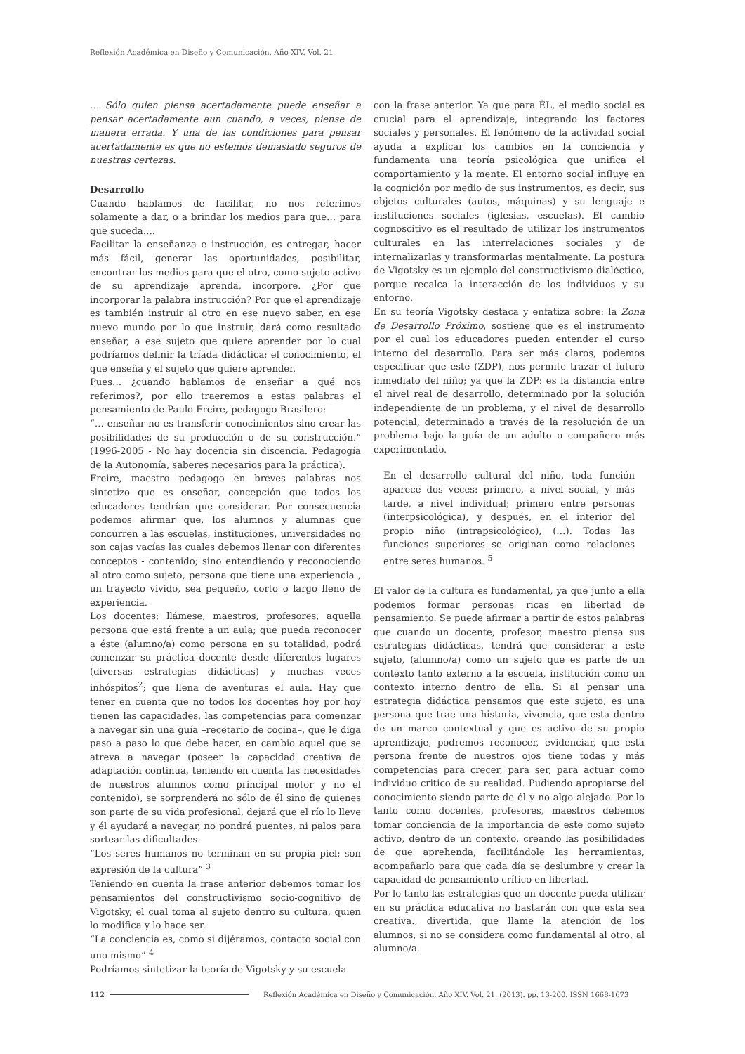Reflexión Académica en Diseño y Comunicación. Año XIV. Vol. 21
… Sólo quien piensa acertadamente puede enseñar a pensar acertadamente aun cuando, a veces, piense de manera errada. Y una de las condiciones para pensar acertadamente es que no estemos demasiado seguros de nuestras certezas.
Desarrollo
Cuando hablamos de facilitar, no nos referimos solamente a dar, o a brindar los medios para que… para que suceda….
Facilitar la enseñanza e instrucción, es entregar, hacer más fácil, generar las oportunidades, posibilitar, encontrar los medios para que el otro, como sujeto activo de su aprendizaje aprenda, incorpore. ¿Por que incorporar la palabra instrucción? Por que el aprendizaje es también instruir al otro en ese nuevo saber, en ese nuevo mundo por lo que instruir, dará como resultado enseñar, a ese sujeto que quiere aprender por lo cual podríamos definir la tríada didáctica; el conocimiento, el que enseña y el sujeto que quiere aprender.
Pues… ¿cuando hablamos de enseñar a qué nos referimos?, por ello traeremos a estas palabras el pensamiento de Paulo Freire, pedagogo Brasilero:
“… enseñar no es transferir conocimientos sino crear las posibilidades de su producción o de su construcción.” (1996-2005 - No hay docencia sin discencia. Pedagogía de la Autonomía, saberes necesarios para la práctica).
Freire, maestro pedagogo en breves palabras nos sintetizo que es enseñar, concepción que todos los educadores tendrían que considerar. Por consecuencia podemos afirmar que, los alumnos y alumnas que concurren a las escuelas, instituciones, universidades no son cajas vacías las cuales debemos llenar con diferentes conceptos - contenido; sino entendiendo y reconociendo al otro como sujeto, persona que tiene una experiencia , un trayecto vivido, sea pequeño, corto o largo lleno de experiencia.
Los docentes; llámese, maestros, profesores, aquella persona que está frente a un aula; que pueda reconocer a éste (alumno/a) como persona en su totalidad, podrá comenzar su práctica docente desde diferentes lugares (diversas estrategias didácticas) y muchas veces inhóspitos<sup>2</sup>; que llena de aventuras el aula. Hay que tener en cuenta que no todos los docentes hoy por hoy tienen las capacidades, las competencias para comenzar a navegar sin una guía –recetario de cocina–, que le diga paso a paso lo que debe hacer, en cambio aquel que se atreva a navegar (poseer la capacidad creativa de adaptación continua, teniendo en cuenta las necesidades de nuestros alumnos como principal motor y no el contenido), se sorprenderá no sólo de él sino de quienes son parte de su vida profesional, dejará que el río lo lleve y él ayudará a navegar, no pondrá puentes, ni palos para sortear las dificultades.
“Los seres humanos no terminan en su propia piel; son expresión de la cultura” <sup>3</sup>
Teniendo en cuenta la frase anterior debemos tomar los pensamientos del constructivismo socio-cognitivo de Vigotsky, el cual toma al sujeto dentro su cultura, quien lo modifica y lo hace ser.
“La conciencia es, como si dijéramos, contacto social con uno mismo” <sup>4</sup>
Podríamos sintetizar la teoría de Vigotsky y su escuela
con la frase anterior. Ya que para ÉL, el medio social es crucial para el aprendizaje, integrando los factores sociales y personales. El fenómeno de la actividad social ayuda a explicar los cambios en la conciencia y fundamenta una teoría psicológica que unifica el comportamiento y la mente. El entorno social influye en la cognición por medio de sus instrumentos, es decir, sus objetos culturales (autos, máquinas) y su lenguaje e instituciones sociales (iglesias, escuelas). El cambio cognoscitivo es el resultado de utilizar los instrumentos culturales en las interrelaciones sociales y de internalizarlas y transformarlas mentalmente. La postura de Vigotsky es un ejemplo del constructivismo dialéctico, porque recalca la interacción de los individuos y su entorno.
En su teoría Vigotsky destaca y enfatiza sobre: la Zona de Desarrollo Próximo, sostiene que es el instrumento por el cual los educadores pueden entender el curso interno del desarrollo. Para ser más claros, podemos especificar que este (ZDP), nos permite trazar el futuro inmediato del niño; ya que la ZDP: es la distancia entre el nivel real de desarrollo, determinado por la solución independiente de un problema, y el nivel de desarrollo potencial, determinado a través de la resolución de un problema bajo la guía de un adulto o compañero más experimentado.
En el desarrollo cultural del niño, toda función aparece dos veces: primero, a nivel social, y más tarde, a nivel individual; primero entre personas (interpsicológica), y después, en el interior del propio niño (intrapsicológico), (…). Todas las funciones superiores se originan como relaciones entre seres humanos. <sup>5</sup>
El valor de la cultura es fundamental, ya que junto a ella podemos formar personas ricas en libertad de pensamiento. Se puede afirmar a partir de estos palabras que cuando un docente, profesor, maestro piensa sus estrategias didácticas, tendrá que considerar a este sujeto, (alumno/a) como un sujeto que es parte de un contexto tanto externo a la escuela, institución como un contexto interno dentro de ella. Si al pensar una estrategia didáctica pensamos que este sujeto, es una persona que trae una historia, vivencia, que esta dentro de un marco contextual y que es activo de su propio aprendizaje, podremos reconocer, evidenciar, que esta persona frente de nuestros ojos tiene todas y más competencias para crecer, para ser, para actuar como individuo critico de su realidad. Pudiendo apropiarse del conocimiento siendo parte de él y no algo alejado. Por lo tanto como docentes, profesores, maestros debemos tomar conciencia de la importancia de este como sujeto activo, dentro de un contexto, creando las posibilidades de que aprehenda, facilitándole las herramientas, acompañarlo para que cada día se deslumbre y crear la capacidad de pensamiento crítico en libertad.
Por lo tanto las estrategias que un docente pueda utilizar en su práctica educativa no bastarán con que esta sea creativa., divertida, que llame la atención de los alumnos, si no se considera como fundamental al otro, al alumno/a.
112 Reflexión Académica en Diseño y Comunicación. Año XIV. Vol. 21. (2013). pp. 13-200. ISSN 1668-1673